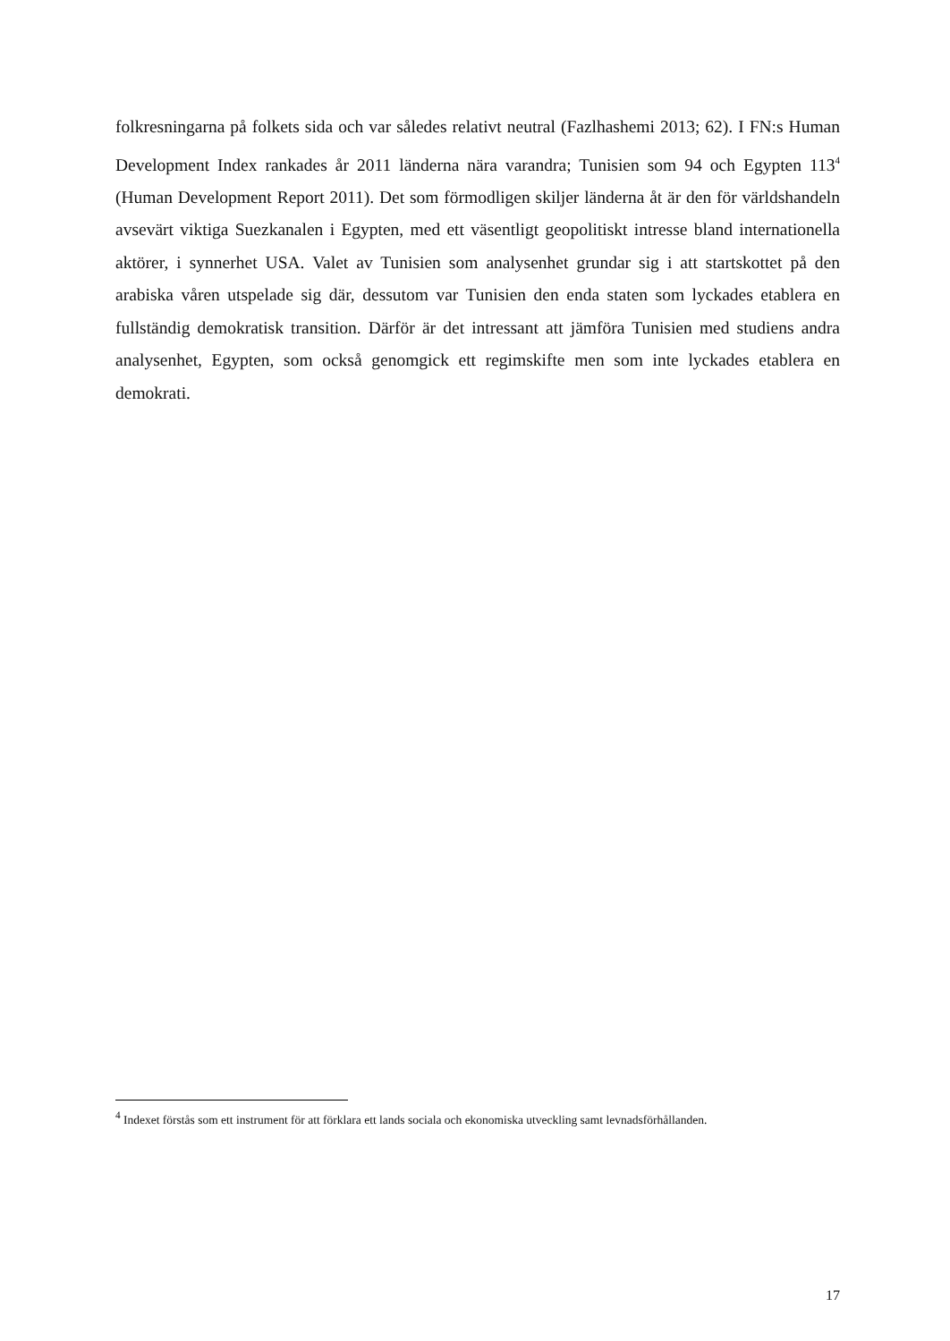folkresningarna på folkets sida och var således relativt neutral (Fazlhashemi 2013; 62). I FN:s Human Development Index rankades år 2011 länderna nära varandra; Tunisien som 94 och Egypten 113<sup>4</sup> (Human Development Report 2011). Det som förmodligen skiljer länderna åt är den för världshandeln avsevärt viktiga Suezkanalen i Egypten, med ett väsentligt geopolitiskt intresse bland internationella aktörer, i synnerhet USA. Valet av Tunisien som analysenhet grundar sig i att startskottet på den arabiska våren utspelade sig där, dessutom var Tunisien den enda staten som lyckades etablera en fullständig demokratisk transition. Därför är det intressant att jämföra Tunisien med studiens andra analysenhet, Egypten, som också genomgick ett regimskifte men som inte lyckades etablera en demokrati.
<sup>4</sup> Indexet förstås som ett instrument för att förklara ett lands sociala och ekonomiska utveckling samt levnadsförhållanden.
17